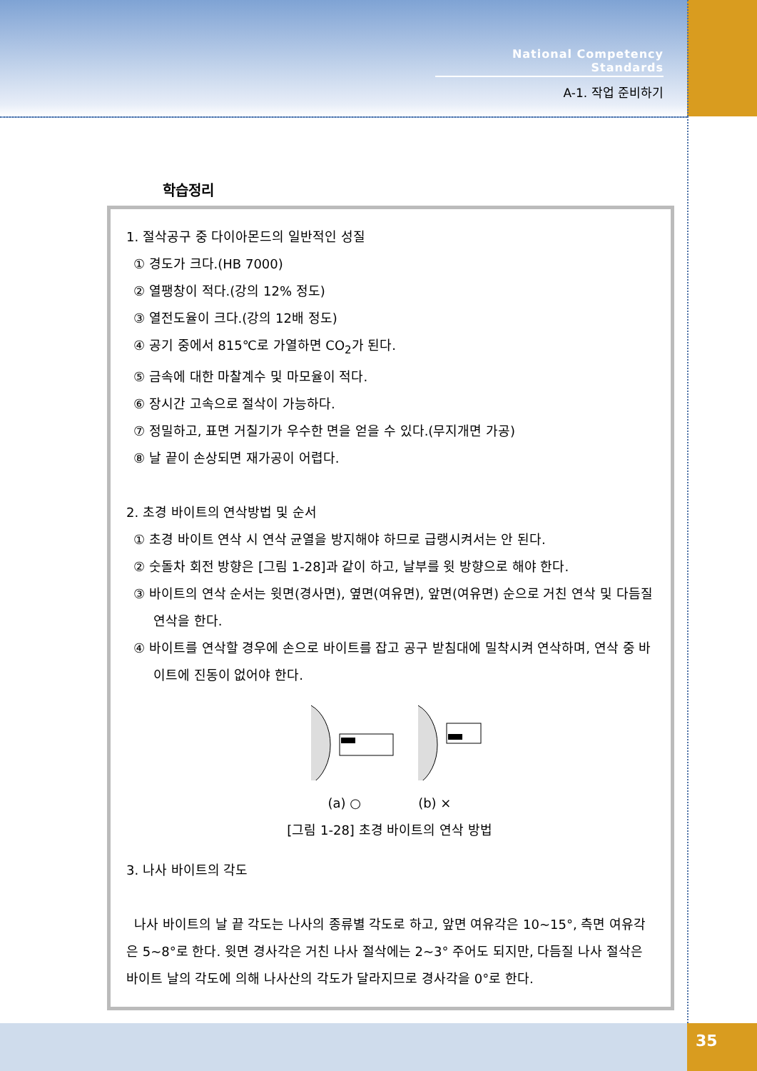National Competency Standards
A-1. 작업 준비하기
학습정리
1. 절삭공구 중 다이아몬드의 일반적인 성질
① 경도가 크다.(HB 7000)
② 열팽창이 적다.(강의 12% 정도)
③ 열전도율이 크다.(강의 12배 정도)
④ 공기 중에서 815℃로 가열하면 CO<sub>2</sub>가 된다.
⑤ 금속에 대한 마찰계수 및 마모율이 적다.
⑥ 장시간 고속으로 절삭이 가능하다.
⑦ 정밀하고, 표면 거칠기가 우수한 면을 얻을 수 있다.(무지개면 가공)
⑧ 날 끝이 손상되면 재가공이 어렵다.
2. 초경 바이트의 연삭방법 및 순서
① 초경 바이트 연삭 시 연삭 균열을 방지해야 하므로 급랭시켜서는 안 된다.
② 숫돌차 회전 방향은 [그림 1-28]과 같이 하고, 날부를 윗 방향으로 해야 한다.
③ 바이트의 연삭 순서는 윗면(경사면), 옆면(여유면), 앞면(여유면) 순으로 거친 연삭 및 다듬질 연삭을 한다.
④ 바이트를 연삭할 경우에 손으로 바이트를 잡고 공구 받침대에 밀착시켜 연삭하며, 연삭 중 바이트에 진동이 없어야 한다.
(a) ○ (b) ×
[그림 1-28] 초경 바이트의 연삭 방법
3. 나사 바이트의 각도
나사 바이트의 날 끝 각도는 나사의 종류별 각도로 하고, 앞면 여유각은 10~15°, 측면 여유각은 5~8°로 한다. 윗면 경사각은 거친 나사 절삭에는 2~3° 주어도 되지만, 다듬질 나사 절삭은 바이트 날의 각도에 의해 나사산의 각도가 달라지므로 경사각을 0°로 한다.
35